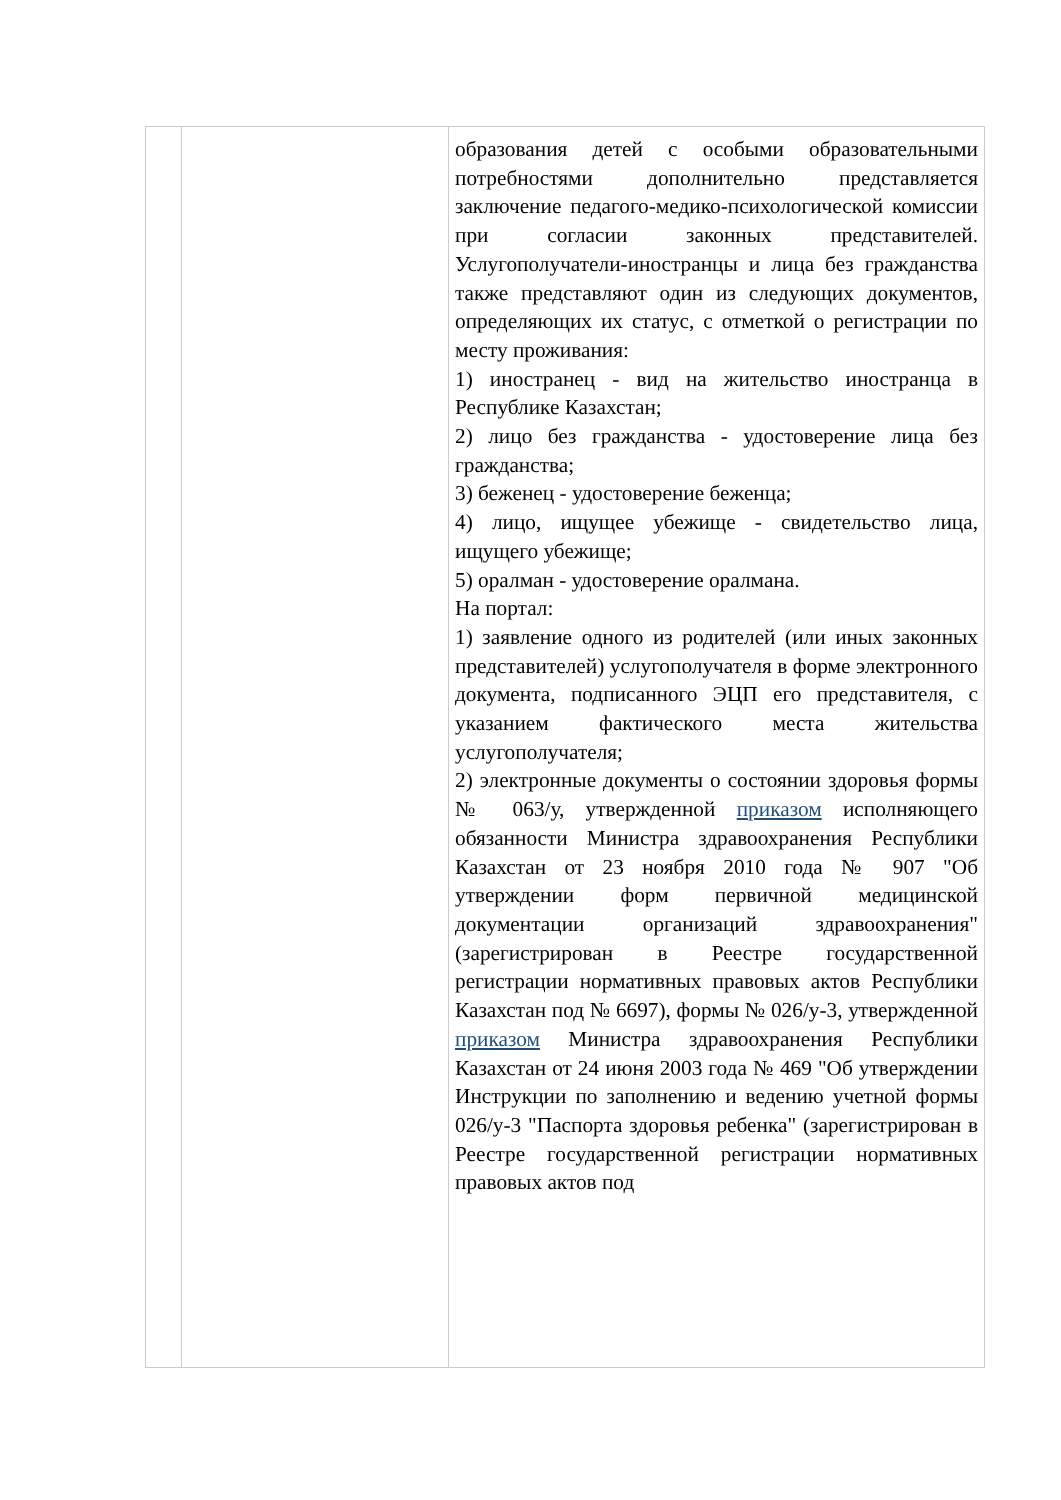| | | образования детей с особыми образовательными потребностями дополнительно представляется заключение педагого-медико-психологической комиссии при согласии законных представителей. Услугополучатели-иностранцы и лица без гражданства также представляют один из следующих документов, определяющих их статус, с отметкой о регистрации по месту проживания: 1) иностранец - вид на жительство иностранца в Республике Казахстан; 2) лицо без гражданства - удостоверение лица без гражданства; 3) беженец - удостоверение беженца; 4) лицо, ищущее убежище - свидетельство лица, ищущего убежище; 5) оралман - удостоверение оралмана. На портал: 1) заявление одного из родителей (или иных законных представителей) услугополучателя в форме электронного документа, подписанного ЭЦП его представителя, с указанием фактического места жительства услугополучателя; 2) электронные документы о состоянии здоровья формы № 063/у, утвержденной приказом исполняющего обязанности Министра здравоохранения Республики Казахстан от 23 ноября 2010 года № 907 "Об утверждении форм первичной медицинской документации организаций здравоохранения" (зарегистрирован в Реестре государственной регистрации нормативных правовых актов Республики Казахстан под № 6697), формы № 026/у-3, утвержденной приказом Министра здравоохранения Республики Казахстан от 24 июня 2003 года № 469 "Об утверждении Инструкции по заполнению и ведению учетной формы 026/у-3 "Паспорта здоровья ребенка" (зарегистрирован в Реестре государственной регистрации нормативных правовых актов под |